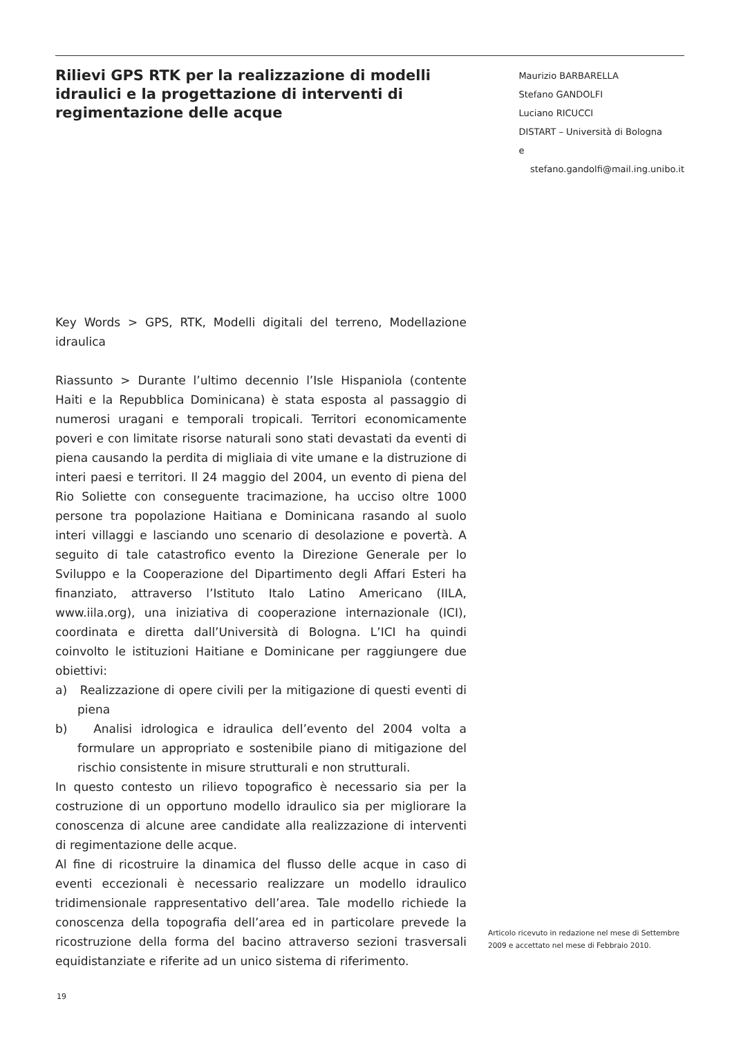Rilievi GPS RTK per la realizzazione di modelli idraulici e la progettazione di interventi di regimentazione delle acque
Maurizio BARBARELLA
Stefano GANDOLFI
Luciano RICUCCI
DISTART – Università di Bologna
e stefano.gandolfi@mail.ing.unibo.it
Key Words > GPS, RTK, Modelli digitali del terreno, Modellazione idraulica
Riassunto > Durante l’ultimo decennio l’Isle Hispaniola (contente Haiti e la Repubblica Dominicana) è stata esposta al passaggio di numerosi uragani e temporali tropicali. Territori economicamente poveri e con limitate risorse naturali sono stati devastati da eventi di piena causando la perdita di migliaia di vite umane e la distruzione di interi paesi e territori. Il 24 maggio del 2004, un evento di piena del Rio Soliette con conseguente tracimazione, ha ucciso oltre 1000 persone tra popolazione Haitiana e Dominicana rasando al suolo interi villaggi e lasciando uno scenario di desolazione e povertà. A seguito di tale catastrofico evento la Direzione Generale per lo Sviluppo e la Cooperazione del Dipartimento degli Affari Esteri ha finanziato, attraverso l’Istituto Italo Latino Americano (IILA, www.iila.org), una iniziativa di cooperazione internazionale (ICI), coordinata e diretta dall’Università di Bologna. L’ICI ha quindi coinvolto le istituzioni Haitiane e Dominicane per raggiungere due obiettivi:
a) Realizzazione di opere civili per la mitigazione di questi eventi di piena
b) Analisi idrologica e idraulica dell’evento del 2004 volta a formulare un appropriato e sostenibile piano di mitigazione del rischio consistente in misure strutturali e non strutturali.
In questo contesto un rilievo topografico è necessario sia per la costruzione di un opportuno modello idraulico sia per migliorare la conoscenza di alcune aree candidate alla realizzazione di interventi di regimentazione delle acque.
Al fine di ricostruire la dinamica del flusso delle acque in caso di eventi eccezionali è necessario realizzare un modello idraulico tridimensionale rappresentativo dell’area. Tale modello richiede la conoscenza della topografia dell’area ed in particolare prevede la ricostruzione della forma del bacino attraverso sezioni trasversali equidistanziate e riferite ad un unico sistema di riferimento.
Articolo ricevuto in redazione nel mese di Settembre 2009 e accettato nel mese di Febbraio 2010.
19